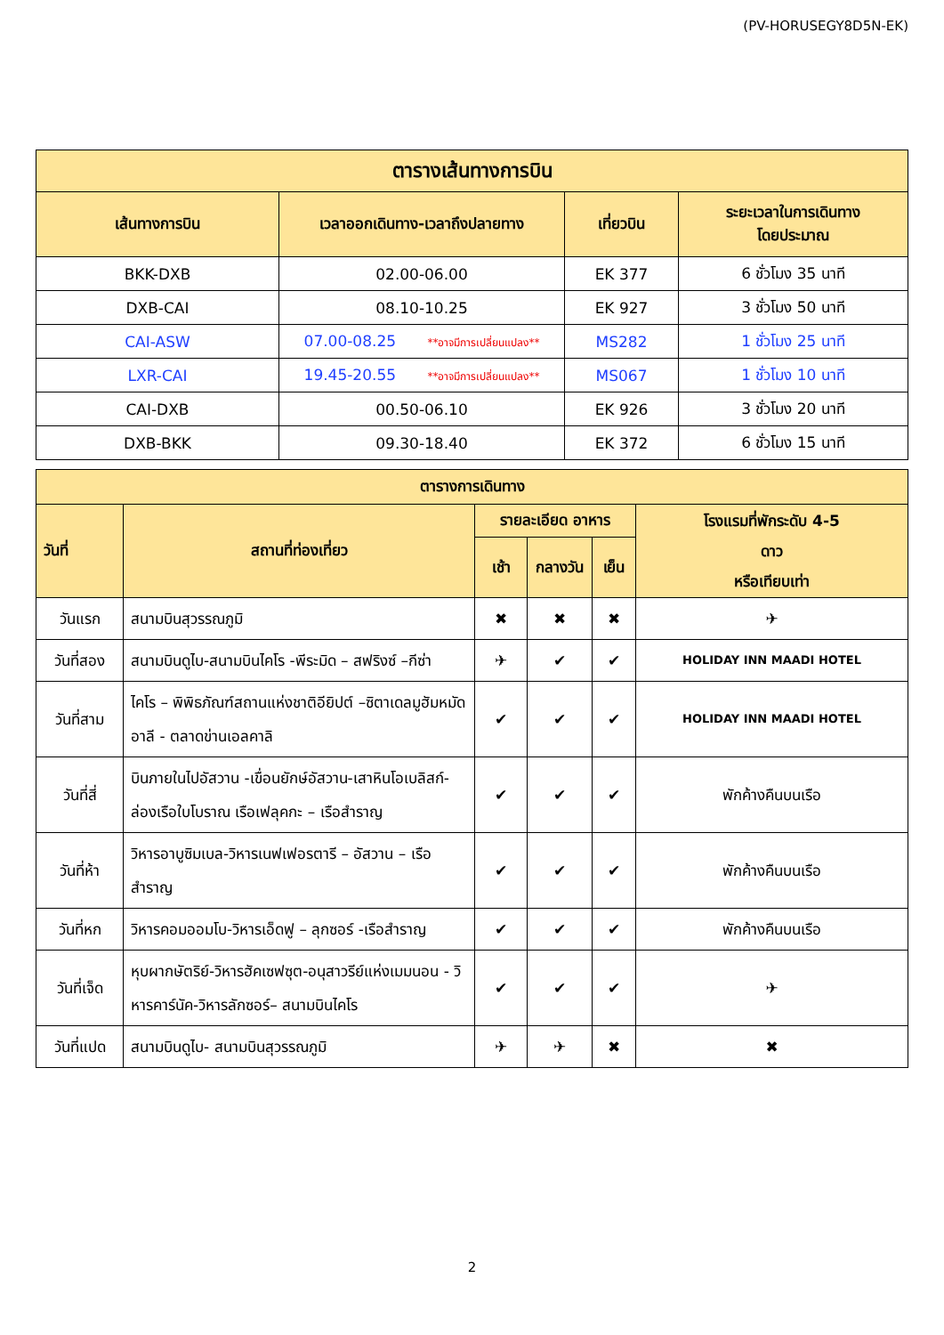(PV-HORUSEGY8D5N-EK)
| ตารางเส้นทางการบิน | | | |
| --- | --- | --- | --- |
| เส้นทางการบิน | เวลาออกเดินทาง-เวลาถึงปลายทาง | เที่ยวบิน | ระยะเวลาในการเดินทาง โดยประมาณ |
| BKK-DXB | 02.00-06.00 | EK 377 | 6 ชั่วโมง 35 นาที |
| DXB-CAI | 08.10-10.25 | EK 927 | 3 ชั่วโมง 50 นาที |
| CAI-ASW | 07.00-08.25 **อาจมีการเปลี่ยนแปลง** | MS282 | 1 ชั่วโมง 25 นาที |
| LXR-CAI | 19.45-20.55 **อาจมีการเปลี่ยนแปลง** | MS067 | 1 ชั่วโมง 10 นาที |
| CAI-DXB | 00.50-06.10 | EK 926 | 3 ชั่วโมง 20 นาที |
| DXB-BKK | 09.30-18.40 | EK 372 | 6 ชั่วโมง 15 นาที |
| ตารางการเดินทาง | | | | | |
| --- | --- | --- | --- | --- | --- |
| วันที่ | สถานที่ท่องเที่ยว | รายละเอียด อาหาร | | | โรงแรมที่พักระดับ 4-5 ดาว หรือเทียบเท่า |
| | | เช้า | กลางวัน | เย็น | |
| วันแรก | สนามบินสุวรรณภูมิ | ✖ | ✖ | ✖ | ✈ |
| วันที่สอง | สนามบินดูไบ-สนามบินไคโร -พีระมิด – สฟริงซ์ –กีซ่า | ✈ | ✔ | ✔ | HOLIDAY INN MAADI HOTEL |
| วันที่สาม | ไคโร – พิพิธภัณฑ์สถานแห่งชาติอียิปต์ –ซิตาเดลมูฮัมหมัดอาลี - ตลาดข่านเอลคาลิ | ✔ | ✔ | ✔ | HOLIDAY INN MAADI HOTEL |
| วันที่สี่ | บินภายในไปอัสวาน -เขื่อนยักษ์อัสวาน-เสาหินโอเบลิสก์- ล่องเรือใบโบราณ เรือเฟลุคกะ – เรือสำราญ | ✔ | ✔ | ✔ | พักค้างคืนบนเรือ |
| วันที่ห้า | วิหารอาบูซิมเบล-วิหารเนฟเฟอรตารี – อัสวาน – เรือสำราญ | ✔ | ✔ | ✔ | พักค้างคืนบนเรือ |
| วันที่หก | วิหารคอมออมโบ-วิหารเอ็ดฟู – ลุกซอร์ -เรือสำราญ | ✔ | ✔ | ✔ | พักค้างคืนบนเรือ |
| วันที่เจ็ด | หุบผากษัตริย์-วิหารฮัคเซฟซุต-อนุสาวรีย์แห่งเมมนอน - วิหารคาร์นัค-วิหารลักซอร์– สนามบินไคโร | ✔ | ✔ | ✔ | ✈ |
| วันที่แปด | สนามบินดูไบ- สนามบินสุวรรณภูมิ | ✈ | ✈ | ✖ | ✖ |
2